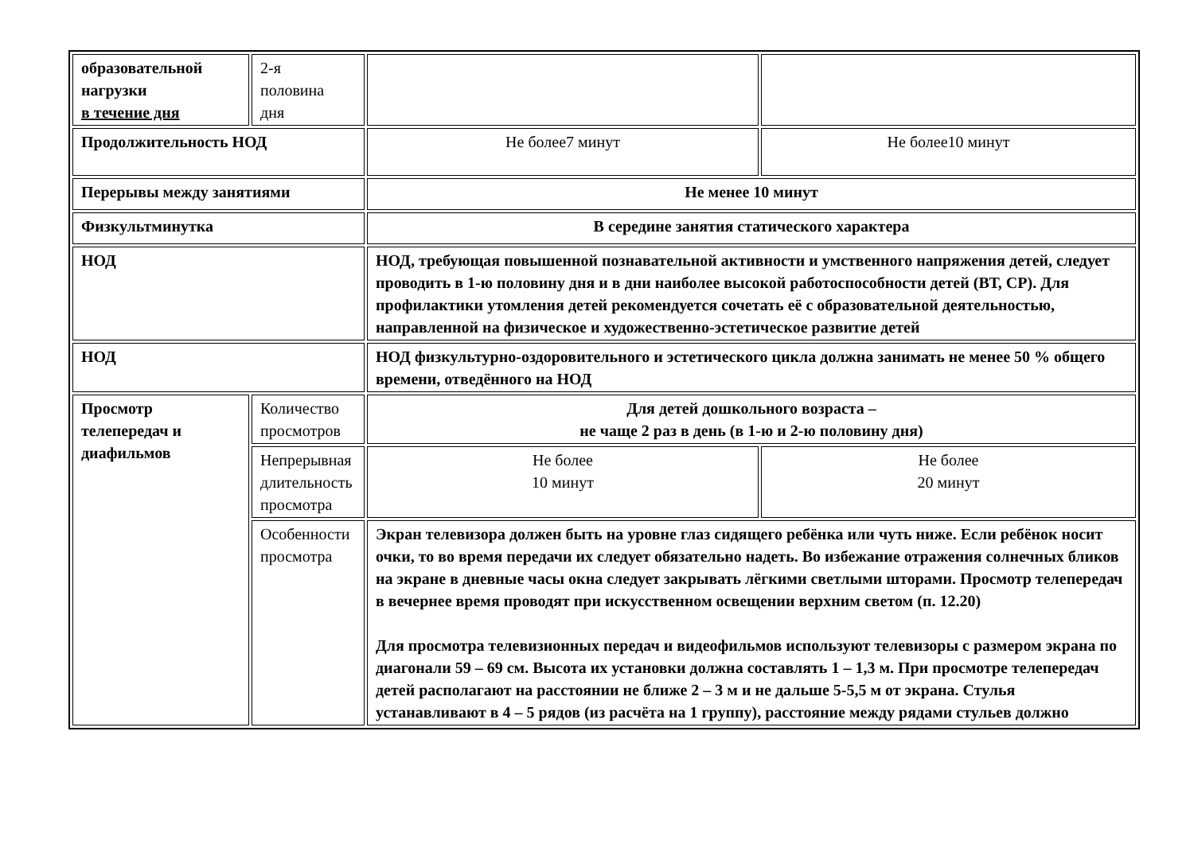| образовательной нагрузки в течение дня | 2-я половина дня | | |
| Продолжительность НОД | | Не более7 минут | Не более10 минут |
| Перерывы между занятиями | | Не менее 10 минут | |
| Физкультминутка | | В середине занятия статического характера | |
| НОД | | НОД, требующая повышенной познавательной активности и умственного напряжения детей, следует проводить в 1-ю половину дня и в дни наиболее высокой работоспособности детей (ВТ, СР). Для профилактики утомления детей рекомендуется сочетать её с образовательной деятельностью, направленной на физическое и художественно-эстетическое развитие детей | |
| НОД | | НОД физкультурно-оздоровительного и эстетического цикла должна занимать не менее 50 % общего времени, отведённого на НОД | |
| Просмотр телепередач и диафильмов | Количество просмотров | Для детей дошкольного возраста – не чаще 2 раз в день (в 1-ю и 2-ю половину дня) | |
| | Непрерывная длительность просмотра | Не более 10 минут | Не более 20 минут |
| | Особенности просмотра | Экран телевизора должен быть на уровне глаз сидящего ребёнка или чуть ниже. Если ребёнок носит очки, то во время передачи их следует обязательно надеть. Во избежание отражения солнечных бликов на экране в дневные часы окна следует закрывать лёгкими светлыми шторами. Просмотр телепередач в вечернее время проводят при искусственном освещении верхним светом (п. 12.20) Для просмотра телевизионных передач и видеофильмов используют телевизоры с размером экрана по диагонали 59 – 69 см. Высота их установки должна составлять 1 – 1,3 м. При просмотре телепередач детей располагают на расстоянии не ближе 2 – 3 м и не дальше 5-5,5 м от экрана. Стулья устанавливают в 4 – 5 рядов (из расчёта на 1 группу), расстояние между рядами стульев должно | |